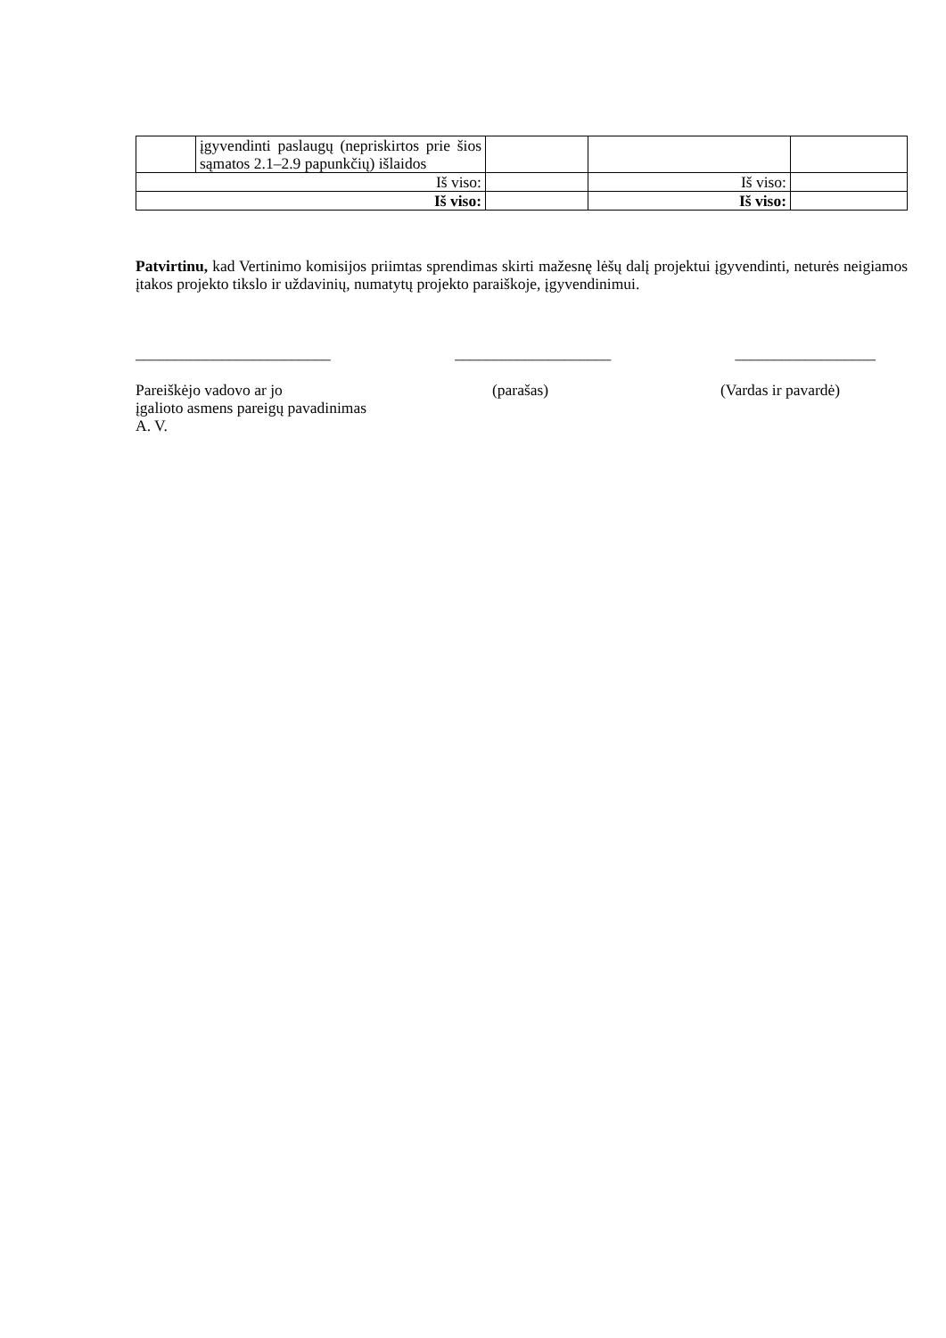| | įgyvendinti paslaugų (nepriskirtos prie šios sąmatos 2.1–2.9 papunkčių) išlaidos | | | |
| Iš viso: | | | Iš viso: | |
| Iš viso: | | | Iš viso: | |
Patvirtinu, kad Vertinimo komisijos priimtas sprendimas skirti mažesnę lėšų dalį projektui įgyvendinti, neturės neigiamos įtakos projekto tikslo ir uždavinių, numatytų projekto paraiškoje, įgyvendinimui.
_________________________ ____________________ __________________
Pareiškėjo vadovo ar jo
įgalioto asmens pareigų pavadinimas
A. V.
(parašas) (Vardas ir pavardė)